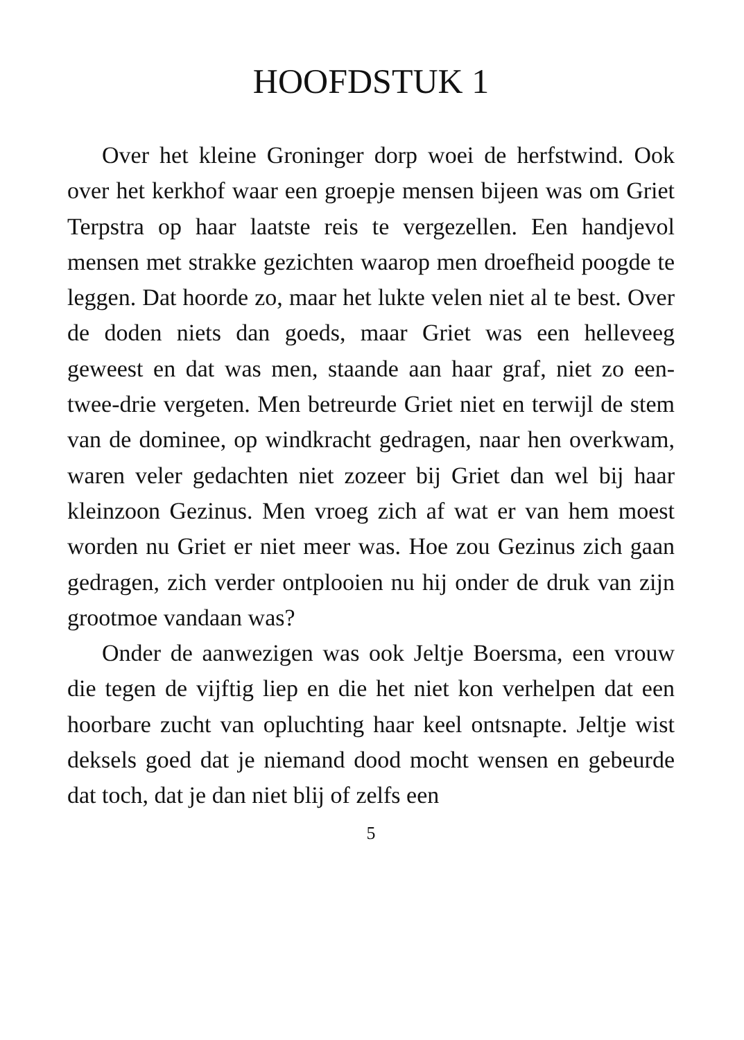HOOFDSTUK 1
Over het kleine Groninger dorp woei de herfstwind. Ook over het kerkhof waar een groepje mensen bijeen was om Griet Terpstra op haar laatste reis te vergezellen. Een hand­jevol mensen met strakke gezichten waarop men droefheid poogde te leggen. Dat hoorde zo, maar het lukte velen niet al te best. Over de doden niets dan goeds, maar Griet was een helleveeg geweest en dat was men, staande aan haar graf, niet zo een-twee-drie vergeten. Men betreurde Griet niet en terwijl de stem van de dominee, op windkracht gedragen, naar hen overkwam, waren veler gedachten niet zozeer bij Griet dan wel bij haar kleinzoon Gezinus. Men vroeg zich af wat er van hem moest wor­den nu Griet er niet meer was. Hoe zou Gezinus zich gaan gedragen, zich verder ontplooien nu hij onder de druk van zijn grootmoe vandaan was?
Onder de aanwezigen was ook Jeltje Boersma, een vrouw die tegen de vijftig liep en die het niet kon verhelpen dat een hoorbare zucht van op­luchting haar keel ontsnapte. Jeltje wist deksels goed dat je niemand dood mocht wensen en ge­beurde dat toch, dat je dan niet blij of zelfs een
5